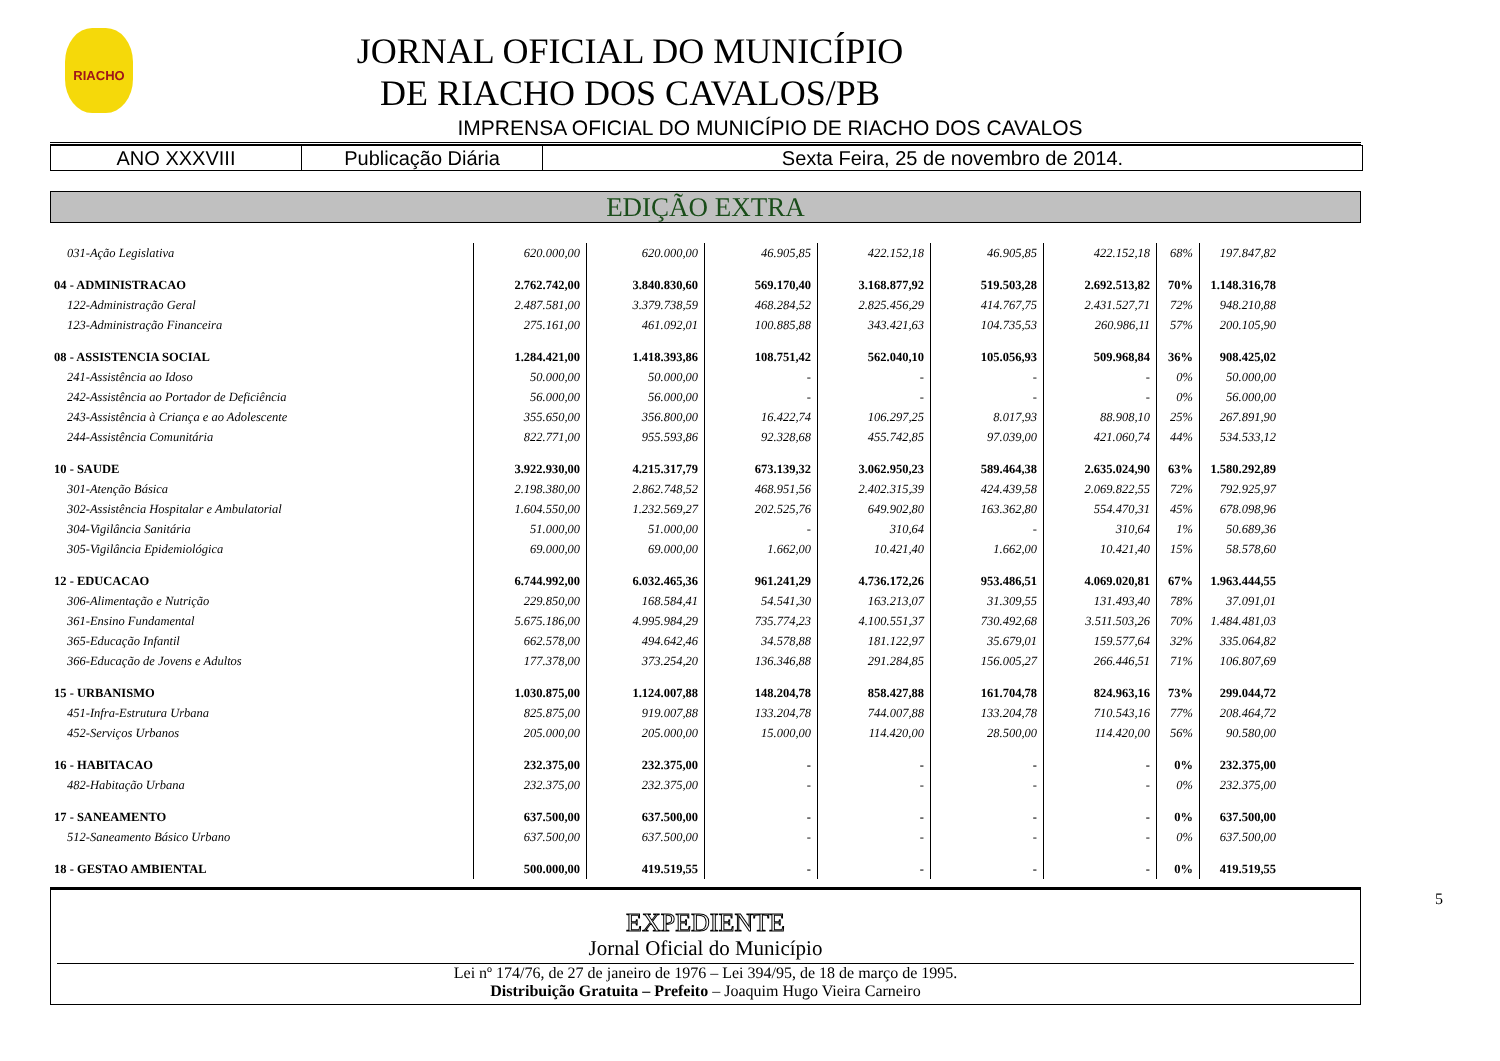RIACHO
JORNAL OFICIAL DO MUNICÍPIO
DE RIACHO DOS CAVALOS/PB
IMPRENSA OFICIAL DO MUNICÍPIO DE RIACHO DOS CAVALOS
ANO XXXVIII Publicação Diária Sexta Feira, 25 de novembro de 2014.
EDIÇÃO EXTRA
| 031-Ação Legislativa | 620.000,00 | 620.000,00 | 46.905,85 | 422.152,18 | 46.905,85 | 422.152,18 | 68% | 197.847,82 |
| 04 - ADMINISTRACAO | 2.762.742,00 | 3.840.830,60 | 569.170,40 | 3.168.877,92 | 519.503,28 | 2.692.513,82 | 70% | 1.148.316,78 |
| 122-Administração Geral | 2.487.581,00 | 3.379.738,59 | 468.284,52 | 2.825.456,29 | 414.767,75 | 2.431.527,71 | 72% | 948.210,88 |
| 123-Administração Financeira | 275.161,00 | 461.092,01 | 100.885,88 | 343.421,63 | 104.735,53 | 260.986,11 | 57% | 200.105,90 |
| 08 - ASSISTENCIA SOCIAL | 1.284.421,00 | 1.418.393,86 | 108.751,42 | 562.040,10 | 105.056,93 | 509.968,84 | 36% | 908.425,02 |
| 241-Assistência ao Idoso | 50.000,00 | 50.000,00 | - | - | - | - | 0% | 50.000,00 |
| 242-Assistência ao Portador de Deficiência | 56.000,00 | 56.000,00 | - | - | - | - | 0% | 56.000,00 |
| 243-Assistência à Criança e ao Adolescente | 355.650,00 | 356.800,00 | 16.422,74 | 106.297,25 | 8.017,93 | 88.908,10 | 25% | 267.891,90 |
| 244-Assistência Comunitária | 822.771,00 | 955.593,86 | 92.328,68 | 455.742,85 | 97.039,00 | 421.060,74 | 44% | 534.533,12 |
| 10 - SAUDE | 3.922.930,00 | 4.215.317,79 | 673.139,32 | 3.062.950,23 | 589.464,38 | 2.635.024,90 | 63% | 1.580.292,89 |
| 301-Atenção Básica | 2.198.380,00 | 2.862.748,52 | 468.951,56 | 2.402.315,39 | 424.439,58 | 2.069.822,55 | 72% | 792.925,97 |
| 302-Assistência Hospitalar e Ambulatorial | 1.604.550,00 | 1.232.569,27 | 202.525,76 | 649.902,80 | 163.362,80 | 554.470,31 | 45% | 678.098,96 |
| 304-Vigilância Sanitária | 51.000,00 | 51.000,00 | - | 310,64 | - | 310,64 | 1% | 50.689,36 |
| 305-Vigilância Epidemiológica | 69.000,00 | 69.000,00 | 1.662,00 | 10.421,40 | 1.662,00 | 10.421,40 | 15% | 58.578,60 |
| 12 - EDUCACAO | 6.744.992,00 | 6.032.465,36 | 961.241,29 | 4.736.172,26 | 953.486,51 | 4.069.020,81 | 67% | 1.963.444,55 |
| 306-Alimentação e Nutrição | 229.850,00 | 168.584,41 | 54.541,30 | 163.213,07 | 31.309,55 | 131.493,40 | 78% | 37.091,01 |
| 361-Ensino Fundamental | 5.675.186,00 | 4.995.984,29 | 735.774,23 | 4.100.551,37 | 730.492,68 | 3.511.503,26 | 70% | 1.484.481,03 |
| 365-Educação Infantil | 662.578,00 | 494.642,46 | 34.578,88 | 181.122,97 | 35.679,01 | 159.577,64 | 32% | 335.064,82 |
| 366-Educação de Jovens e Adultos | 177.378,00 | 373.254,20 | 136.346,88 | 291.284,85 | 156.005,27 | 266.446,51 | 71% | 106.807,69 |
| 15 - URBANISMO | 1.030.875,00 | 1.124.007,88 | 148.204,78 | 858.427,88 | 161.704,78 | 824.963,16 | 73% | 299.044,72 |
| 451-Infra-Estrutura Urbana | 825.875,00 | 919.007,88 | 133.204,78 | 744.007,88 | 133.204,78 | 710.543,16 | 77% | 208.464,72 |
| 452-Serviços Urbanos | 205.000,00 | 205.000,00 | 15.000,00 | 114.420,00 | 28.500,00 | 114.420,00 | 56% | 90.580,00 |
| 16 - HABITACAO | 232.375,00 | 232.375,00 | - | - | - | - | 0% | 232.375,00 |
| 482-Habitação Urbana | 232.375,00 | 232.375,00 | - | - | - | - | 0% | 232.375,00 |
| 17 - SANEAMENTO | 637.500,00 | 637.500,00 | - | - | - | - | 0% | 637.500,00 |
| 512-Saneamento Básico Urbano | 637.500,00 | 637.500,00 | - | - | - | - | 0% | 637.500,00 |
| 18 - GESTAO AMBIENTAL | 500.000,00 | 419.519,55 | - | - | - | - | 0% | 419.519,55 |
5
EXPEDIENTE
Jornal Oficial do Município
Lei nº 174/76, de 27 de janeiro de 1976 – Lei 394/95, de 18 de março de 1995.
Distribuição Gratuita – Prefeito – Joaquim Hugo Vieira Carneiro